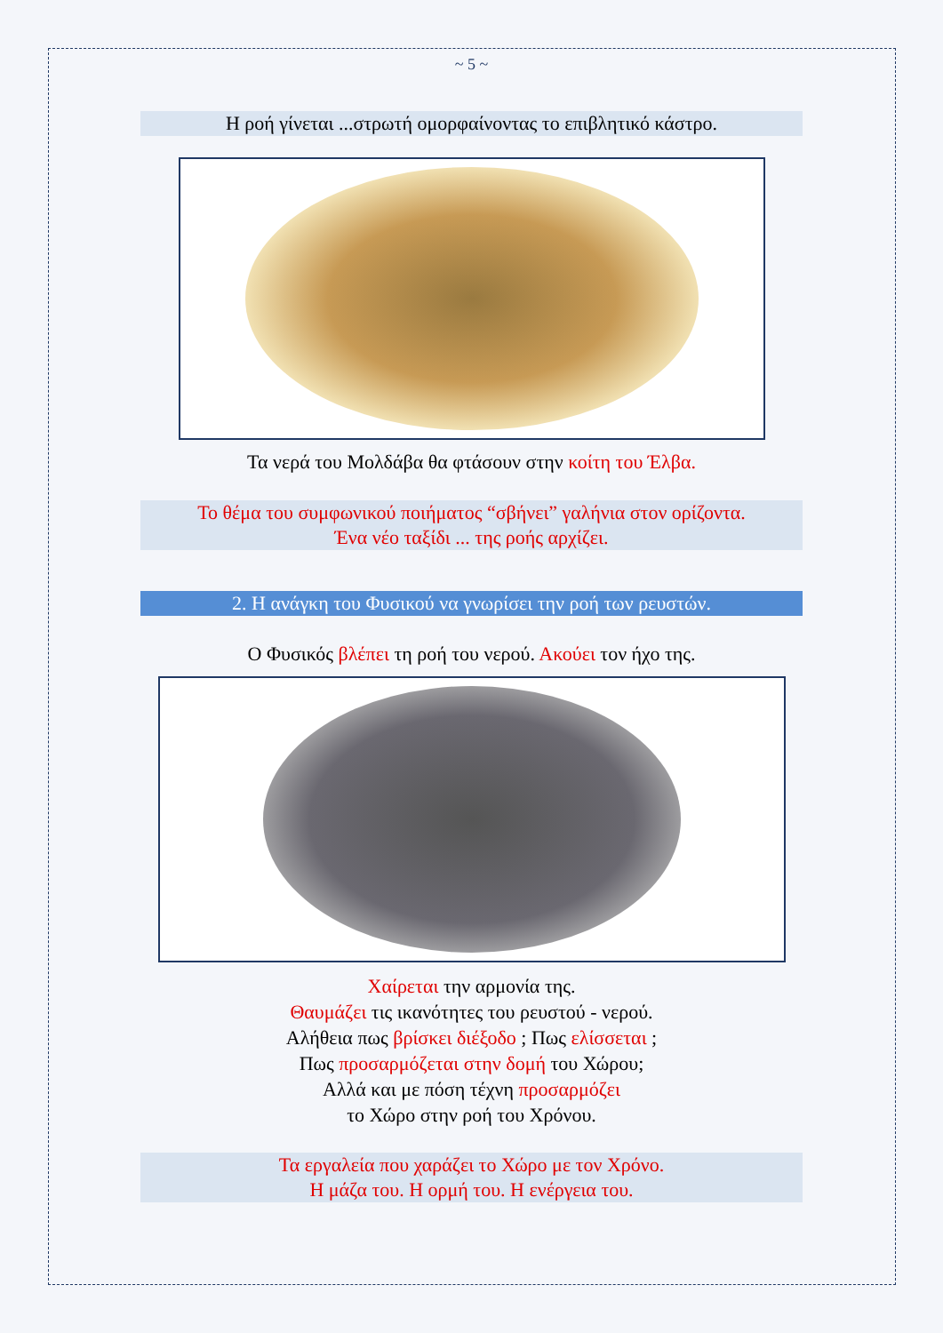~ 5 ~
Η ροή γίνεται ...στρωτή ομορφαίνοντας το επιβλητικό κάστρο.
Τα νερά του Μολδάβα θα φτάσουν στην κοίτη του Έλβα.
Το θέμα του συμφωνικού ποιήματος “σβήνει” γαλήνια στον ορίζοντα.
Ένα νέο ταξίδι ... της ροής αρχίζει.
2. Η ανάγκη του Φυσικού να γνωρίσει την ροή των ρευστών.
Ο Φυσικός βλέπει τη ροή του νερού. Ακούει τον ήχο της.
Χαίρεται την αρμονία της.
Θαυμάζει τις ικανότητες του ρευστού - νερού.
Αλήθεια πως βρίσκει διέξοδο ; Πως ελίσσεται ;
Πως προσαρμόζεται στην δομή του Χώρου;
Αλλά και με πόση τέχνη προσαρμόζει
το Χώρο στην ροή του Χρόνου.
Τα εργαλεία που χαράζει το Χώρο με τον Χρόνο.
Η μάζα του. Η ορμή του. Η ενέργεια του.